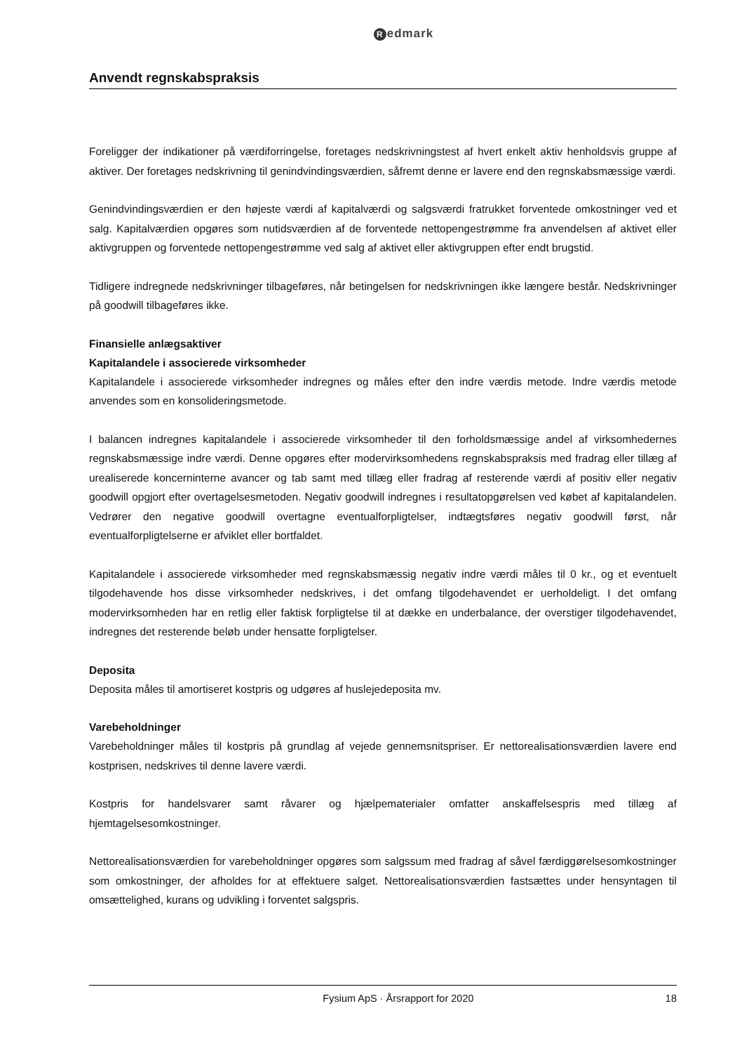Redmark
Anvendt regnskabspraksis
Foreligger der indikationer på værdiforringelse, foretages nedskrivningstest af hvert enkelt aktiv henholdsvis gruppe af aktiver. Der foretages nedskrivning til genindvindingsværdien, såfremt denne er lavere end den regnskabsmæssige værdi.
Genindvindingsværdien er den højeste værdi af kapitalværdi og salgsværdi fratrukket forventede omkostninger ved et salg. Kapitalværdien opgøres som nutidsværdien af de forventede nettopengestrømme fra anvendelsen af aktivet eller aktivgruppen og forventede nettopengestrømme ved salg af aktivet eller aktivgruppen efter endt brugstid.
Tidligere indregnede nedskrivninger tilbageføres, når betingelsen for nedskrivningen ikke længere består. Nedskrivninger på goodwill tilbageføres ikke.
Finansielle anlægsaktiver
Kapitalandele i associerede virksomheder
Kapitalandele i associerede virksomheder indregnes og måles efter den indre værdis metode. Indre værdis metode anvendes som en konsolideringsmetode.
I balancen indregnes kapitalandele i associerede virksomheder til den forholdsmæssige andel af virksomhedernes regnskabsmæssige indre værdi. Denne opgøres efter modervirksomhedens regnskabspraksis med fradrag eller tillæg af urealiserede koncerninterne avancer og tab samt med tillæg eller fradrag af resterende værdi af positiv eller negativ goodwill opgjort efter overtagelsesmetoden. Negativ goodwill indregnes i resultatopgørelsen ved købet af kapitalandelen. Vedrører den negative goodwill overtagne eventualforpligtelser, indtægtsføres negativ goodwill først, når eventualforpligtelserne er afviklet eller bortfaldet.
Kapitalandele i associerede virksomheder med regnskabsmæssig negativ indre værdi måles til 0 kr., og et eventuelt tilgodehavende hos disse virksomheder nedskrives, i det omfang tilgodehavendet er uerholdeligt. I det omfang modervirksomheden har en retlig eller faktisk forpligtelse til at dække en underbalance, der overstiger tilgodehavendet, indregnes det resterende beløb under hensatte forpligtelser.
Deposita
Deposita måles til amortiseret kostpris og udgøres af huslejedeposita mv.
Varebeholdninger
Varebeholdninger måles til kostpris på grundlag af vejede gennemsnitspriser. Er nettorealisationsværdien lavere end kostprisen, nedskrives til denne lavere værdi.
Kostpris for handelsvarer samt råvarer og hjælpematerialer omfatter anskaffelsespris med tillæg af hjemtagelsesomkostninger.
Nettorealisationsværdien for varebeholdninger opgøres som salgssum med fradrag af såvel færdiggørelsesomkostninger som omkostninger, der afholdes for at effektuere salget. Nettorealisationsværdien fastsættes under hensyntagen til omsættelighed, kurans og udvikling i forventet salgspris.
Fysium ApS · Årsrapport for 2020 18